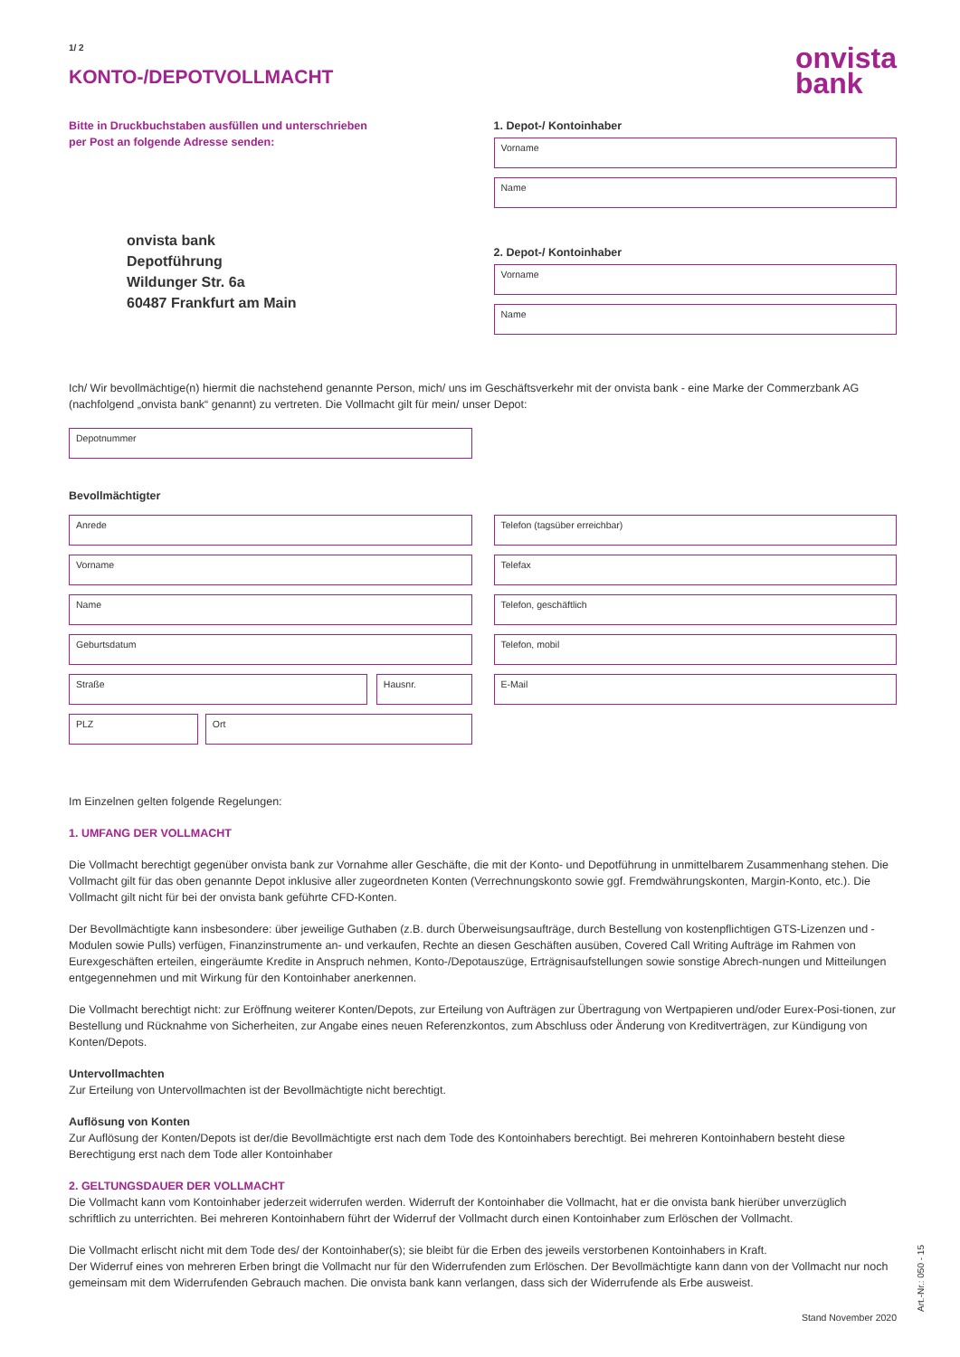1/ 2
KONTO-/DEPOTVOLLMACHT
onvista
bank
Bitte in Druckbuchstaben ausfüllen und unterschrieben
per Post an folgende Adresse senden:
onvista bank
Depotführung
Wildunger Str. 6a
60487 Frankfurt am Main
1. Depot-/ Kontoinhaber
Vorname
Name
2. Depot-/ Kontoinhaber
Vorname
Name
Ich/ Wir bevollmächtige(n) hiermit die nachstehend genannte Person, mich/ uns im Geschäftsverkehr mit der onvista bank - eine Marke der Commerzbank AG (nachfolgend „onvista bank“ genannt) zu vertreten. Die Vollmacht gilt für mein/ unser Depot:
Depotnummer
Bevollmächtigter
Anrede
Vorname
Name
Geburtsdatum
Straße Hausnr.
PLZ Ort
Telefon (tagsüber erreichbar)
Telefax
Telefon, geschäftlich
Telefon, mobil
E-Mail
Im Einzelnen gelten folgende Regelungen:
1. UMFANG DER VOLLMACHT
Die Vollmacht berechtigt gegenüber onvista bank zur Vornahme aller Geschäfte, die mit der Konto- und Depotführung in unmittelbarem Zusammenhang stehen. Die Vollmacht gilt für das oben genannte Depot inklusive aller zugeordneten Konten (Verrechnungskonto sowie ggf. Fremdwährungskonten, Margin-Konto, etc.). Die Vollmacht gilt nicht für bei der onvista bank geführte CFD-Konten.
Der Bevollmächtigte kann insbesondere: über jeweilige Guthaben (z.B. durch Überweisungsaufträge, durch Bestellung von kostenpflichtigen GTS-Lizenzen und -Modulen sowie Pulls) verfügen, Finanzinstrumente an- und verkaufen, Rechte an diesen Geschäften ausüben, Covered Call Writing Aufträge im Rahmen von Eurexgeschäften erteilen, eingeräumte Kredite in Anspruch nehmen, Konto-/Depotauszüge, Erträgnisaufstellungen sowie sonstige Abrech-nungen und Mitteilungen entgegennehmen und mit Wirkung für den Kontoinhaber anerkennen.
Die Vollmacht berechtigt nicht: zur Eröffnung weiterer Konten/Depots, zur Erteilung von Aufträgen zur Übertragung von Wertpapieren und/oder Eurex-Posi-tionen, zur Bestellung und Rücknahme von Sicherheiten, zur Angabe eines neuen Referenzkontos, zum Abschluss oder Änderung von Kreditverträgen, zur Kündigung von Konten/Depots.
Untervollmachten
Zur Erteilung von Untervollmachten ist der Bevollmächtigte nicht berechtigt.
Auflösung von Konten
Zur Auflösung der Konten/Depots ist der/die Bevollmächtigte erst nach dem Tode des Kontoinhabers berechtigt. Bei mehreren Kontoinhabern besteht diese Berechtigung erst nach dem Tode aller Kontoinhaber
2. GELTUNGSDAUER DER VOLLMACHT
Die Vollmacht kann vom Kontoinhaber jederzeit widerrufen werden. Widerruft der Kontoinhaber die Vollmacht, hat er die onvista bank hierüber unverzüglich schriftlich zu unterrichten. Bei mehreren Kontoinhabern führt der Widerruf der Vollmacht durch einen Kontoinhaber zum Erlöschen der Vollmacht.
Die Vollmacht erlischt nicht mit dem Tode des/ der Kontoinhaber(s); sie bleibt für die Erben des jeweils verstorbenen Kontoinhabers in Kraft.
Der Widerruf eines von mehreren Erben bringt die Vollmacht nur für den Widerrufenden zum Erlöschen. Der Bevollmächtigte kann dann von der Vollmacht nur noch gemeinsam mit dem Widerrufenden Gebrauch machen. Die onvista bank kann verlangen, dass sich der Widerrufende als Erbe ausweist.
Stand November 2020
Art.-Nr.: 050 - 15